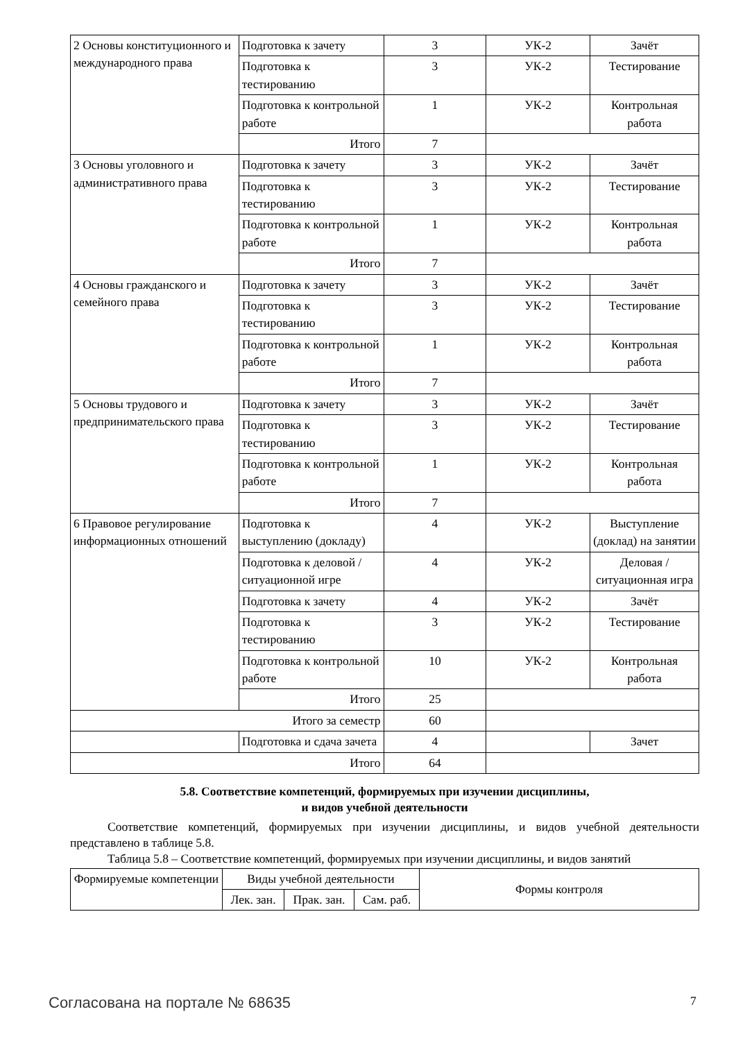| 2 Основы конституционного и международного права | Подготовка к зачету | 3 | УК-2 | Зачёт |
| | Подготовка к тестированию | 3 | УК-2 | Тестирование |
| | Подготовка к контрольной работе | 1 | УК-2 | Контрольная работа |
| | Итого | 7 | | |
| 3 Основы уголовного и административного права | Подготовка к зачету | 3 | УК-2 | Зачёт |
| | Подготовка к тестированию | 3 | УК-2 | Тестирование |
| | Подготовка к контрольной работе | 1 | УК-2 | Контрольная работа |
| | Итого | 7 | | |
| 4 Основы гражданского и семейного права | Подготовка к зачету | 3 | УК-2 | Зачёт |
| | Подготовка к тестированию | 3 | УК-2 | Тестирование |
| | Подготовка к контрольной работе | 1 | УК-2 | Контрольная работа |
| | Итого | 7 | | |
| 5 Основы трудового и предпринимательского права | Подготовка к зачету | 3 | УК-2 | Зачёт |
| | Подготовка к тестированию | 3 | УК-2 | Тестирование |
| | Подготовка к контрольной работе | 1 | УК-2 | Контрольная работа |
| | Итого | 7 | | |
| 6 Правовое регулирование информационных отношений | Подготовка к выступлению (докладу) | 4 | УК-2 | Выступление (доклад) на занятии |
| | Подготовка к деловой / ситуационной игре | 4 | УК-2 | Деловая / ситуационная игра |
| | Подготовка к зачету | 4 | УК-2 | Зачёт |
| | Подготовка к тестированию | 3 | УК-2 | Тестирование |
| | Подготовка к контрольной работе | 10 | УК-2 | Контрольная работа |
| | Итого | 25 | | |
| Итого за семестр | | 60 | | |
| | Подготовка и сдача зачета | 4 | | Зачет |
| Итого | | 64 | | |
5.8. Соответствие компетенций, формируемых при изучении дисциплины,
и видов учебной деятельности
Соответствие компетенций, формируемых при изучении дисциплины, и видов учебной деятельности представлено в таблице 5.8.
Таблица 5.8 – Соответствие компетенций, формируемых при изучении дисциплины, и видов занятий
| Формируемые компетенции | Виды учебной деятельности | | | Формы контроля |
| --- | --- | --- | --- | --- |
| | Лек. зан. | Прак. зан. | Сам. раб. | |
Согласована на портале № 68635 7